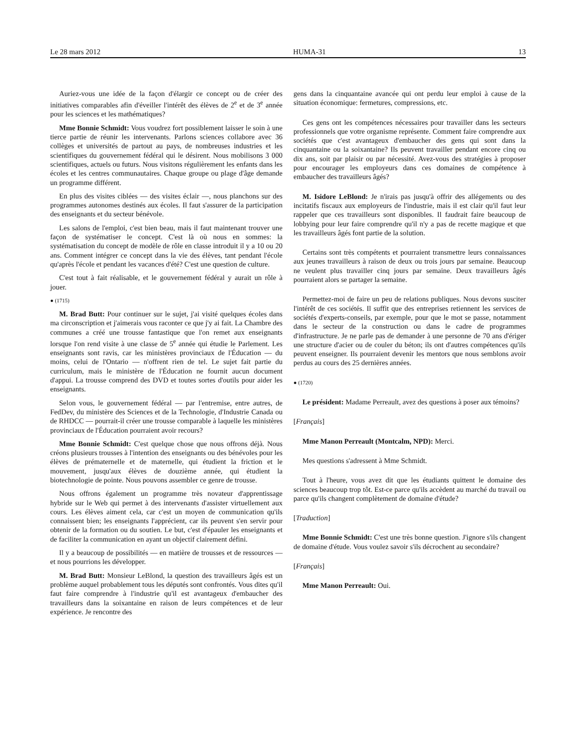Le 28 mars 2012 HUMA-31 13
Auriez-vous une idée de la façon d'élargir ce concept ou de créer des initiatives comparables afin d'éveiller l'intérêt des élèves de 2<sup>e</sup> et de 3<sup>e</sup> année pour les sciences et les mathématiques?
Mme Bonnie Schmidt: Vous voudrez fort possiblement laisser le soin à une tierce partie de réunir les intervenants. Parlons sciences collabore avec 36 collèges et universités de partout au pays, de nombreuses industries et les scientifiques du gouvernement fédéral qui le désirent. Nous mobilisons 3 000 scientifiques, actuels ou futurs. Nous visitons régulièrement les enfants dans les écoles et les centres communautaires. Chaque groupe ou plage d'âge demande un programme différent.
En plus des visites ciblées — des visites éclair —, nous planchons sur des programmes autonomes destinés aux écoles. Il faut s'assurer de la participation des enseignants et du secteur bénévole.
Les salons de l'emploi, c'est bien beau, mais il faut maintenant trouver une façon de systématiser le concept. C'est là où nous en sommes: la systématisation du concept de modèle de rôle en classe introduit il y a 10 ou 20 ans. Comment intégrer ce concept dans la vie des élèves, tant pendant l'école qu'après l'école et pendant les vacances d'été? C'est une question de culture.
C'est tout à fait réalisable, et le gouvernement fédéral y aurait un rôle à jouer.
● (1715)
M. Brad Butt: Pour continuer sur le sujet, j'ai visité quelques écoles dans ma circonscription et j'aimerais vous raconter ce que j'y ai fait. La Chambre des communes a créé une trousse fantastique que l'on remet aux enseignants lorsque l'on rend visite à une classe de 5<sup>e</sup> année qui étudie le Parlement. Les enseignants sont ravis, car les ministères provinciaux de l'Éducation — du moins, celui de l'Ontario — n'offrent rien de tel. Le sujet fait partie du curriculum, mais le ministère de l'Éducation ne fournit aucun document d'appui. La trousse comprend des DVD et toutes sortes d'outils pour aider les enseignants.
Selon vous, le gouvernement fédéral — par l'entremise, entre autres, de FedDev, du ministère des Sciences et de la Technologie, d'Industrie Canada ou de RHDCC — pourrait-il créer une trousse comparable à laquelle les ministères provinciaux de l'Éducation pourraient avoir recours?
Mme Bonnie Schmidt: C'est quelque chose que nous offrons déjà. Nous créons plusieurs trousses à l'intention des enseignants ou des bénévoles pour les élèves de prématernelle et de maternelle, qui étudient la friction et le mouvement, jusqu'aux élèves de douzième année, qui étudient la biotechnologie de pointe. Nous pouvons assembler ce genre de trousse.
Nous offrons également un programme très novateur d'apprentissage hybride sur le Web qui permet à des intervenants d'assister virtuellement aux cours. Les élèves aiment cela, car c'est un moyen de communication qu'ils connaissent bien; les enseignants l'apprécient, car ils peuvent s'en servir pour obtenir de la formation ou du soutien. Le but, c'est d'épauler les enseignants et de faciliter la communication en ayant un objectif clairement défini.
Il y a beaucoup de possibilités — en matière de trousses et de ressources — et nous pourrions les développer.
M. Brad Butt: Monsieur LeBlond, la question des travailleurs âgés est un problème auquel probablement tous les députés sont confrontés. Vous dites qu'il faut faire comprendre à l'industrie qu'il est avantageux d'embaucher des travailleurs dans la soixantaine en raison de leurs compétences et de leur expérience. Je rencontre des
gens dans la cinquantaine avancée qui ont perdu leur emploi à cause de la situation économique: fermetures, compressions, etc.
Ces gens ont les compétences nécessaires pour travailler dans les secteurs professionnels que votre organisme représente. Comment faire comprendre aux sociétés que c'est avantageux d'embaucher des gens qui sont dans la cinquantaine ou la soixantaine? Ils peuvent travailler pendant encore cinq ou dix ans, soit par plaisir ou par nécessité. Avez-vous des stratégies à proposer pour encourager les employeurs dans ces domaines de compétence à embaucher des travailleurs âgés?
M. Isidore LeBlond: Je n'irais pas jusqu'à offrir des allégements ou des incitatifs fiscaux aux employeurs de l'industrie, mais il est clair qu'il faut leur rappeler que ces travailleurs sont disponibles. Il faudrait faire beaucoup de lobbying pour leur faire comprendre qu'il n'y a pas de recette magique et que les travailleurs âgés font partie de la solution.
Certains sont très compétents et pourraient transmettre leurs connaissances aux jeunes travailleurs à raison de deux ou trois jours par semaine. Beaucoup ne veulent plus travailler cinq jours par semaine. Deux travailleurs âgés pourraient alors se partager la semaine.
Permettez-moi de faire un peu de relations publiques. Nous devons susciter l'intérêt de ces sociétés. Il suffit que des entreprises retiennent les services de sociétés d'experts-conseils, par exemple, pour que le mot se passe, notamment dans le secteur de la construction ou dans le cadre de programmes d'infrastructure. Je ne parle pas de demander à une personne de 70 ans d'ériger une structure d'acier ou de couler du béton; ils ont d'autres compétences qu'ils peuvent enseigner. Ils pourraient devenir les mentors que nous semblons avoir perdus au cours des 25 dernières années.
● (1720)
Le président: Madame Perreault, avez des questions à poser aux témoins?
[Français]
Mme Manon Perreault (Montcalm, NPD): Merci.
Mes questions s'adressent à Mme Schmidt.
Tout à l'heure, vous avez dit que les étudiants quittent le domaine des sciences beaucoup trop tôt. Est-ce parce qu'ils accèdent au marché du travail ou parce qu'ils changent complètement de domaine d'étude?
[Traduction]
Mme Bonnie Schmidt: C'est une très bonne question. J'ignore s'ils changent de domaine d'étude. Vous voulez savoir s'ils décrochent au secondaire?
[Français]
Mme Manon Perreault: Oui.